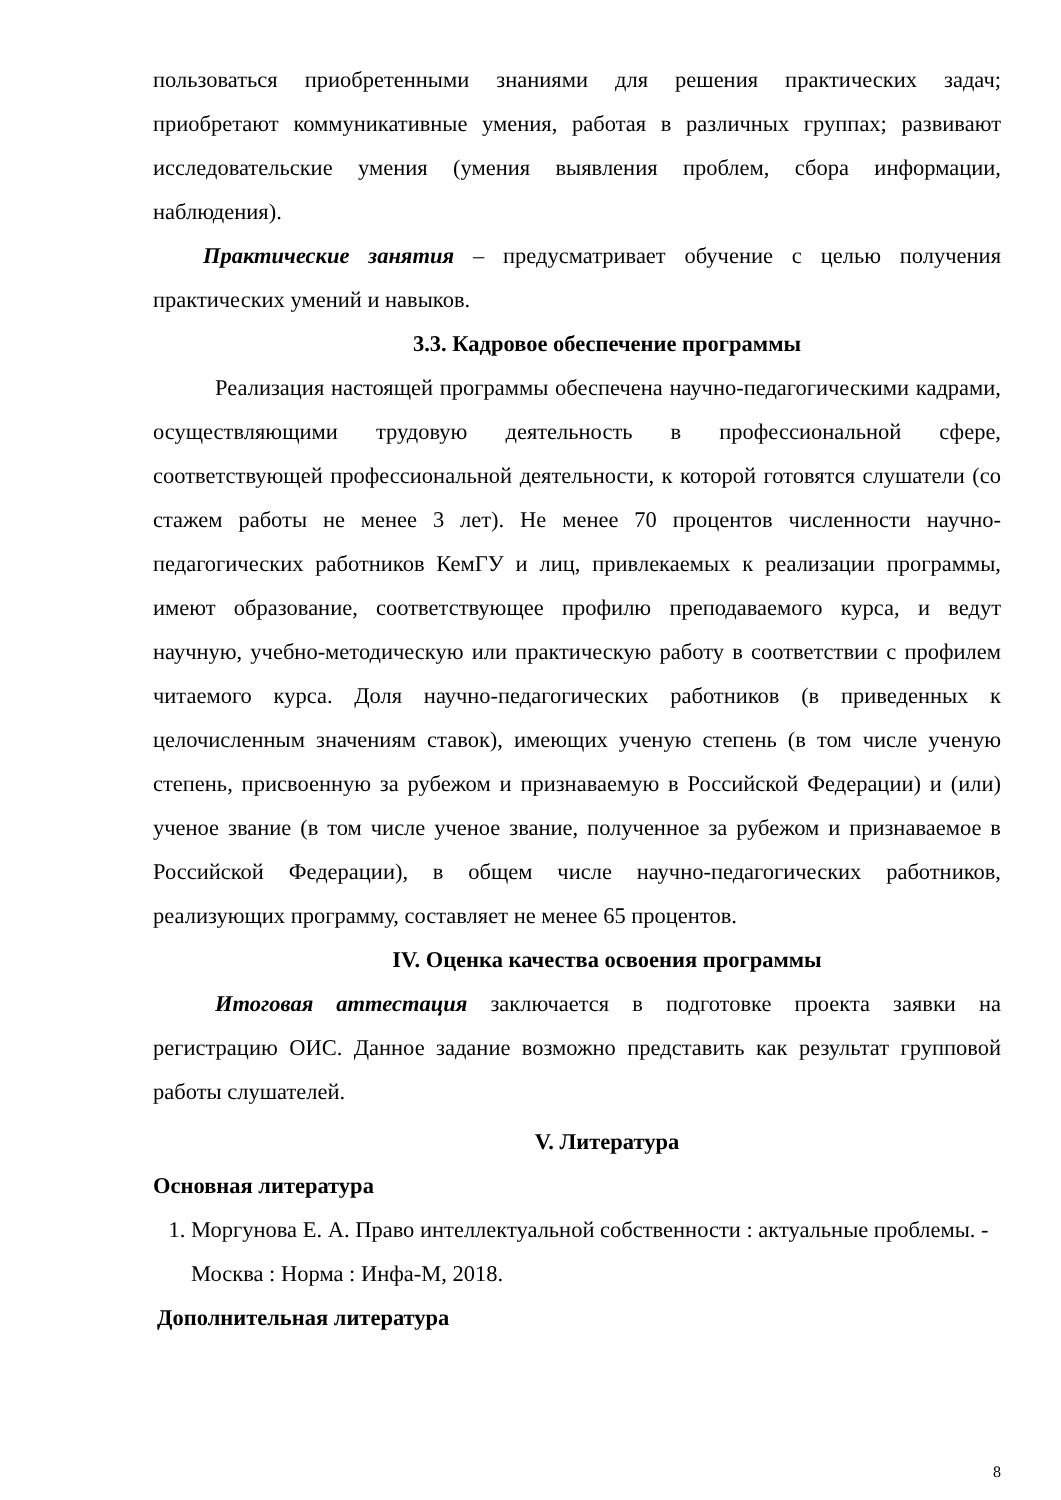пользоваться приобретенными знаниями для решения практических задач; приобретают коммуникативные умения, работая в различных группах; развивают исследовательские умения (умения выявления проблем, сбора информации, наблюдения).
Практические занятия – предусматривает обучение с целью получения практических умений и навыков.
3.3. Кадровое обеспечение программы
Реализация настоящей программы обеспечена научно-педагогическими кадрами, осуществляющими трудовую деятельность в профессиональной сфере, соответствующей профессиональной деятельности, к которой готовятся слушатели (со стажем работы не менее 3 лет). Не менее 70 процентов численности научно-педагогических работников КемГУ и лиц, привлекаемых к реализации программы, имеют образование, соответствующее профилю преподаваемого курса, и ведут научную, учебно-методическую или практическую работу в соответствии с профилем читаемого курса. Доля научно-педагогических работников (в приведенных к целочисленным значениям ставок), имеющих ученую степень (в том числе ученую степень, присвоенную за рубежом и признаваемую в Российской Федерации) и (или) ученое звание (в том числе ученое звание, полученное за рубежом и признаваемое в Российской Федерации), в общем числе научно-педагогических работников, реализующих программу, составляет не менее 65 процентов.
IV. Оценка качества освоения программы
Итоговая аттестация заключается в подготовке проекта заявки на регистрацию ОИС. Данное задание возможно представить как результат групповой работы слушателей.
V. Литература
Основная литература
1. Моргунова Е. А. Право интеллектуальной собственности : актуальные проблемы. - Москва : Норма : Инфа-М, 2018.
Дополнительная литература
8